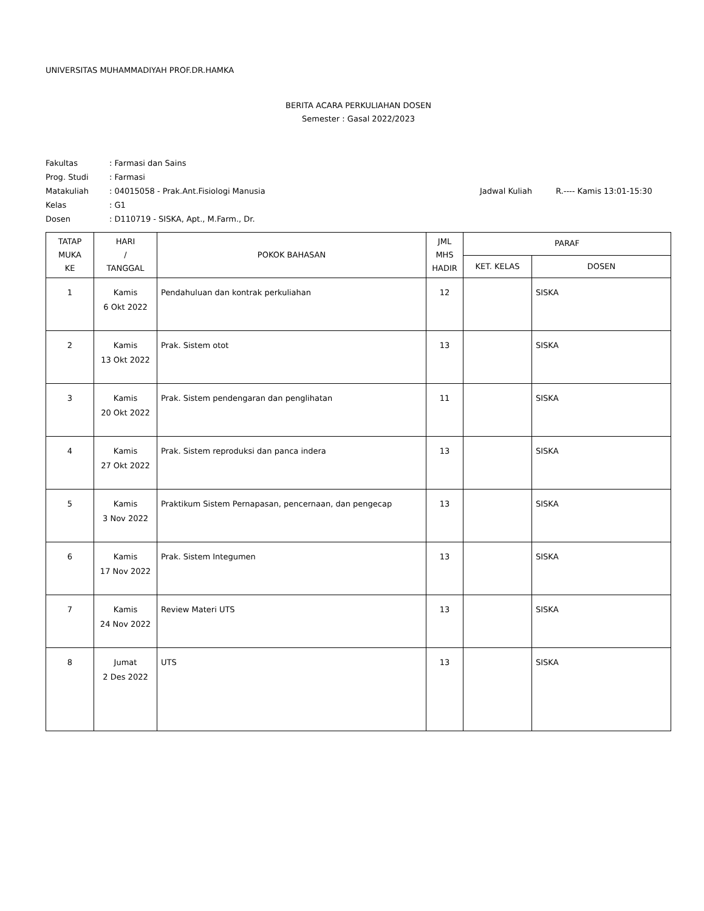UNIVERSITAS MUHAMMADIYAH PROF.DR.HAMKA
BERITA ACARA PERKULIAHAN DOSEN
Semester : Gasal 2022/2023
| Fakultas | : Farmasi dan Sains | | |
| Prog. Studi | : Farmasi | | |
| Matakuliah | : 04015058 - Prak.Ant.Fisiologi Manusia | Jadwal Kuliah | R.---- Kamis 13:01-15:30 |
| Kelas | : G1 | | |
| Dosen | : D110719 - SISKA, Apt., M.Farm., Dr. | | |
| TATAP MUKA KE | HARI / TANGGAL | POKOK BAHASAN | JML MHS HADIR | PARAF | |
| --- | --- | --- | --- | --- | --- |
| | | | | KET. KELAS | DOSEN |
| 1 | Kamis 6 Okt 2022 | Pendahuluan dan kontrak perkuliahan | 12 | | SISKA |
| 2 | Kamis 13 Okt 2022 | Prak. Sistem otot | 13 | | SISKA |
| 3 | Kamis 20 Okt 2022 | Prak. Sistem pendengaran dan penglihatan | 11 | | SISKA |
| 4 | Kamis 27 Okt 2022 | Prak. Sistem reproduksi dan panca indera | 13 | | SISKA |
| 5 | Kamis 3 Nov 2022 | Praktikum Sistem Pernapasan, pencernaan, dan pengecap | 13 | | SISKA |
| 6 | Kamis 17 Nov 2022 | Prak. Sistem Integumen | 13 | | SISKA |
| 7 | Kamis 24 Nov 2022 | Review Materi UTS | 13 | | SISKA |
| 8 | Jumat 2 Des 2022 | UTS | 13 | | SISKA |